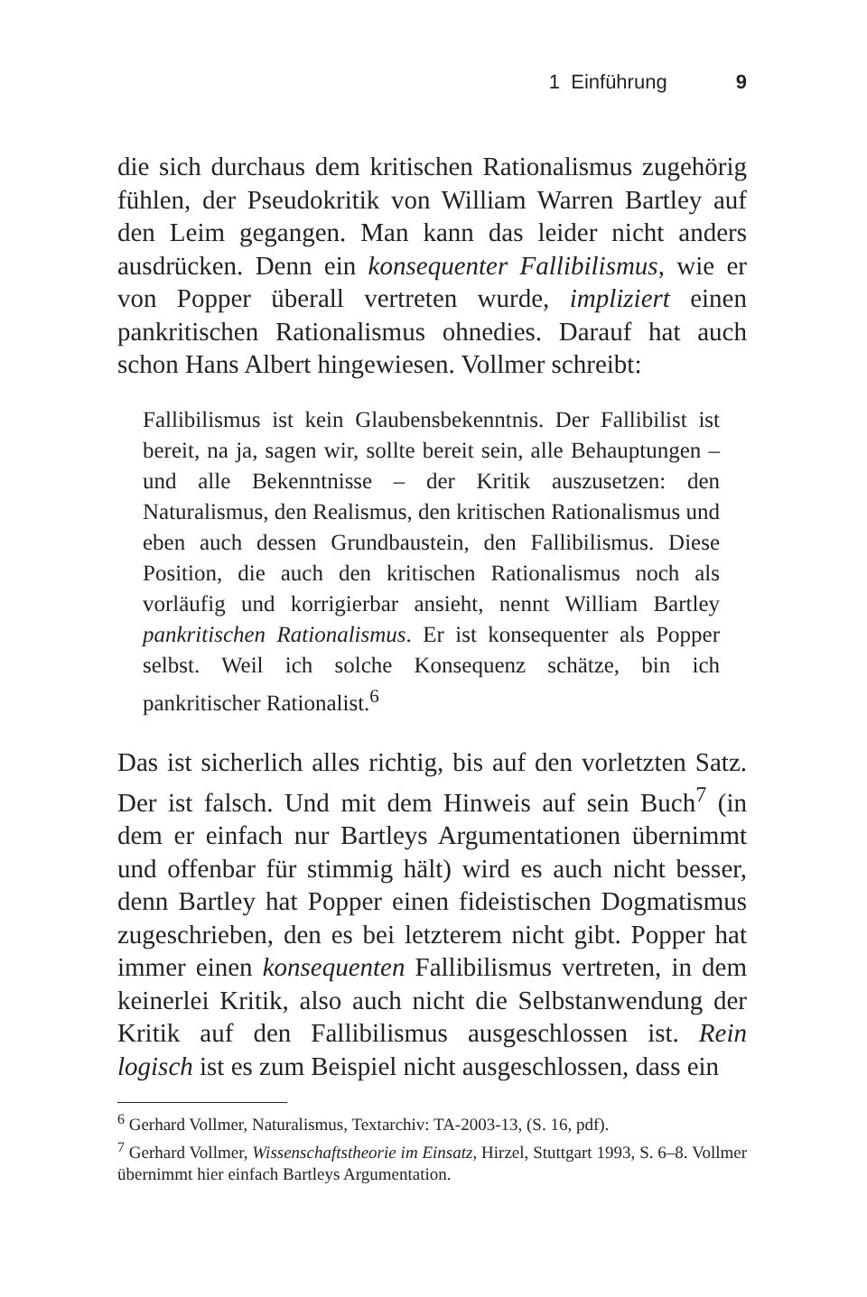1 Einführung 9
die sich durchaus dem kritischen Rationalismus zugehörig fühlen, der Pseudokritik von William Warren Bartley auf den Leim gegangen. Man kann das leider nicht anders ausdrücken. Denn ein konsequenter Fallibilismus, wie er von Popper überall vertreten wurde, impliziert einen pankritischen Rationalismus ohnedies. Darauf hat auch schon Hans Albert hingewiesen. Vollmer schreibt:
Fallibilismus ist kein Glaubensbekenntnis. Der Fallibilist ist bereit, na ja, sagen wir, sollte bereit sein, alle Behauptungen – und alle Bekenntnisse – der Kritik auszusetzen: den Naturalismus, den Realismus, den kritischen Rationalismus und eben auch dessen Grundbaustein, den Fallibilismus. Diese Position, die auch den kritischen Rationalismus noch als vorläufig und korrigierbar ansieht, nennt William Bartley pankritischen Rationalismus. Er ist konsequenter als Popper selbst. Weil ich solche Konsequenz schätze, bin ich pankritischer Rationalist.<sup>6</sup>
Das ist sicherlich alles richtig, bis auf den vorletzten Satz. Der ist falsch. Und mit dem Hinweis auf sein Buch<sup>7</sup> (in dem er einfach nur Bartleys Argumentationen übernimmt und offenbar für stimmig hält) wird es auch nicht besser, denn Bartley hat Popper einen fideistischen Dogmatismus zugeschrieben, den es bei letzterem nicht gibt. Popper hat immer einen konsequenten Fallibilismus vertreten, in dem keinerlei Kritik, also auch nicht die Selbstanwendung der Kritik auf den Fallibilismus ausgeschlossen ist. Rein logisch ist es zum Beispiel nicht ausgeschlossen, dass ein
<sup>6</sup> Gerhard Vollmer, Naturalismus, Textarchiv: TA-2003-13, (S. 16, pdf).
<sup>7</sup> Gerhard Vollmer, Wissenschaftstheorie im Einsatz, Hirzel, Stuttgart 1993, S. 6–8. Vollmer übernimmt hier einfach Bartleys Argumentation.